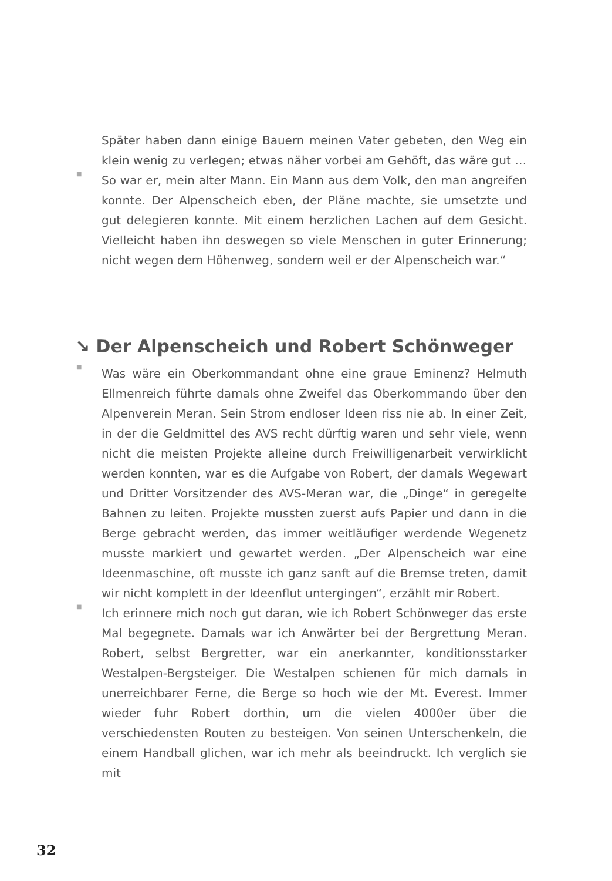Später haben dann einige Bauern meinen Vater gebeten, den Weg ein klein wenig zu verlegen; etwas näher vorbei am Gehöft, das wäre gut …
■
So war er, mein alter Mann. Ein Mann aus dem Volk, den man angreifen konnte. Der Alpenscheich eben, der Pläne machte, sie umsetzte und gut delegieren konnte. Mit einem herzlichen Lachen auf dem Gesicht. Vielleicht haben ihn deswegen so viele Menschen in guter Erinnerung; nicht wegen dem Höhenweg, sondern weil er der Alpenscheich war.“
↘ Der Alpenscheich und Robert Schönweger
■
Was wäre ein Oberkommandant ohne eine graue Eminenz? Helmuth Ellmenreich führte damals ohne Zweifel das Oberkommando über den Alpenverein Meran. Sein Strom endloser Ideen riss nie ab. In einer Zeit, in der die Geldmittel des AVS recht dürftig waren und sehr viele, wenn nicht die meisten Projekte alleine durch Freiwilligenarbeit verwirklicht werden konnten, war es die Aufgabe von Robert, der damals Wegewart und Dritter Vorsitzender des AVS-Meran war, die „Dinge“ in geregelte Bahnen zu leiten. Projekte mussten zuerst aufs Papier und dann in die Berge gebracht werden, das immer weitläufiger werdende Wegenetz musste markiert und gewartet werden. „Der Alpenscheich war eine Ideenmaschine, oft musste ich ganz sanft auf die Bremse treten, damit wir nicht komplett in der Ideenflut untergingen“, erzählt mir Robert.
■
Ich erinnere mich noch gut daran, wie ich Robert Schönweger das erste Mal begegnete. Damals war ich Anwärter bei der Bergrettung Meran. Robert, selbst Bergretter, war ein anerkannter, konditionsstarker Westalpen-Bergsteiger. Die Westalpen schienen für mich damals in unerreichbarer Ferne, die Berge so hoch wie der Mt. Everest. Immer wieder fuhr Robert dorthin, um die vielen 4000er über die verschiedensten Routen zu besteigen. Von seinen Unterschenkeln, die einem Handball glichen, war ich mehr als beeindruckt. Ich verglich sie mit
32